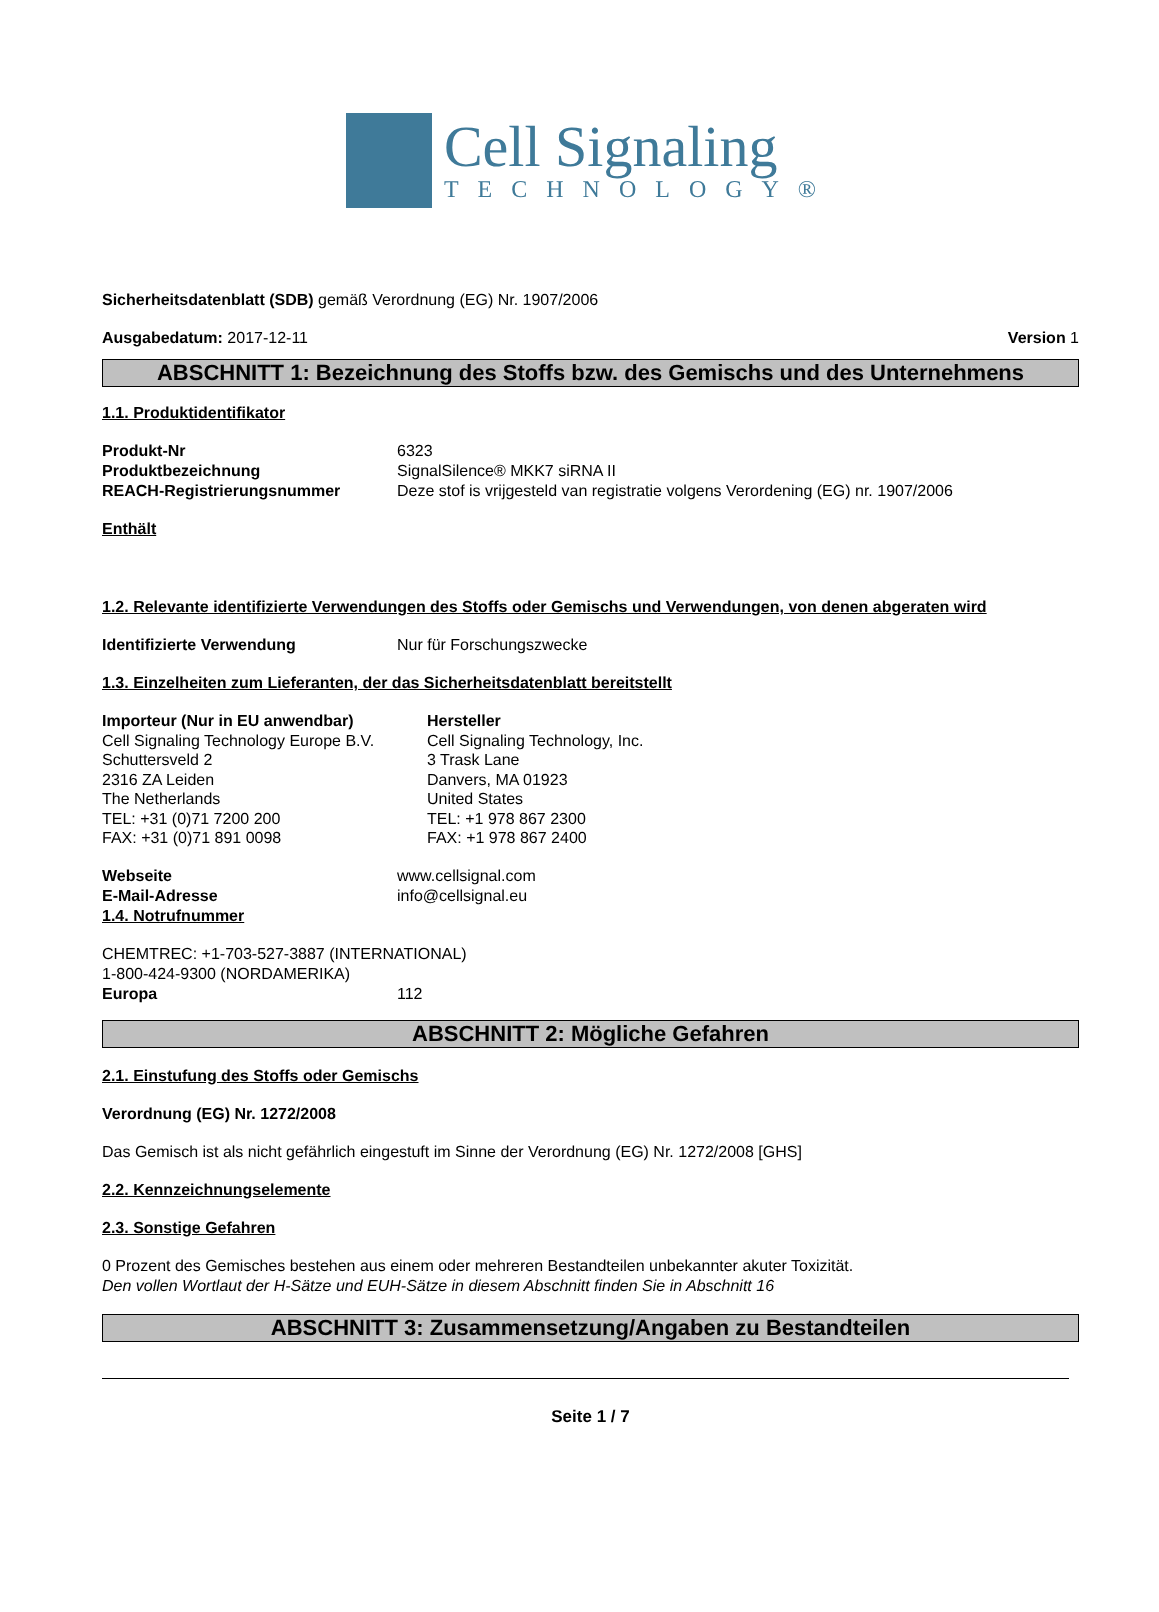Cell Signaling
TECHNOLOGY®
Sicherheitsdatenblatt (SDB) gemäß Verordnung (EG) Nr. 1907/2006
Ausgabedatum: 2017-12-11 Version 1
ABSCHNITT 1: Bezeichnung des Stoffs bzw. des Gemischs und des Unternehmens
1.1. Produktidentifikator
Produkt-Nr 6323
Produktbezeichnung SignalSilence® MKK7 siRNA II
REACH-Registrierungsnummer Deze stof is vrijgesteld van registratie volgens Verordening (EG) nr. 1907/2006
Enthält
1.2. Relevante identifizierte Verwendungen des Stoffs oder Gemischs und Verwendungen, von denen abgeraten wird
Identifizierte Verwendung Nur für Forschungszwecke
1.3. Einzelheiten zum Lieferanten, der das Sicherheitsdatenblatt bereitstellt
Importeur (Nur in EU anwendbar)
Cell Signaling Technology Europe B.V.
Schuttersveld 2
2316 ZA Leiden
The Netherlands
TEL: +31 (0)71 7200 200
FAX: +31 (0)71 891 0098
Hersteller
Cell Signaling Technology, Inc.
3 Trask Lane
Danvers, MA 01923
United States
TEL: +1 978 867 2300
FAX: +1 978 867 2400
Webseite www.cellsignal.com
E-Mail-Adresse info@cellsignal.eu
1.4. Notrufnummer
CHEMTREC: +1-703-527-3887 (INTERNATIONAL)
1-800-424-9300 (NORDAMERIKA)
Europa 112
ABSCHNITT 2: Mögliche Gefahren
2.1. Einstufung des Stoffs oder Gemischs
Verordnung (EG) Nr. 1272/2008
Das Gemisch ist als nicht gefährlich eingestuft im Sinne der Verordnung (EG) Nr. 1272/2008 [GHS]
2.2. Kennzeichnungselemente
2.3. Sonstige Gefahren
0 Prozent des Gemisches bestehen aus einem oder mehreren Bestandteilen unbekannter akuter Toxizität.
Den vollen Wortlaut der H-Sätze und EUH-Sätze in diesem Abschnitt finden Sie in Abschnitt 16
ABSCHNITT 3: Zusammensetzung/Angaben zu Bestandteilen
Seite 1 / 7